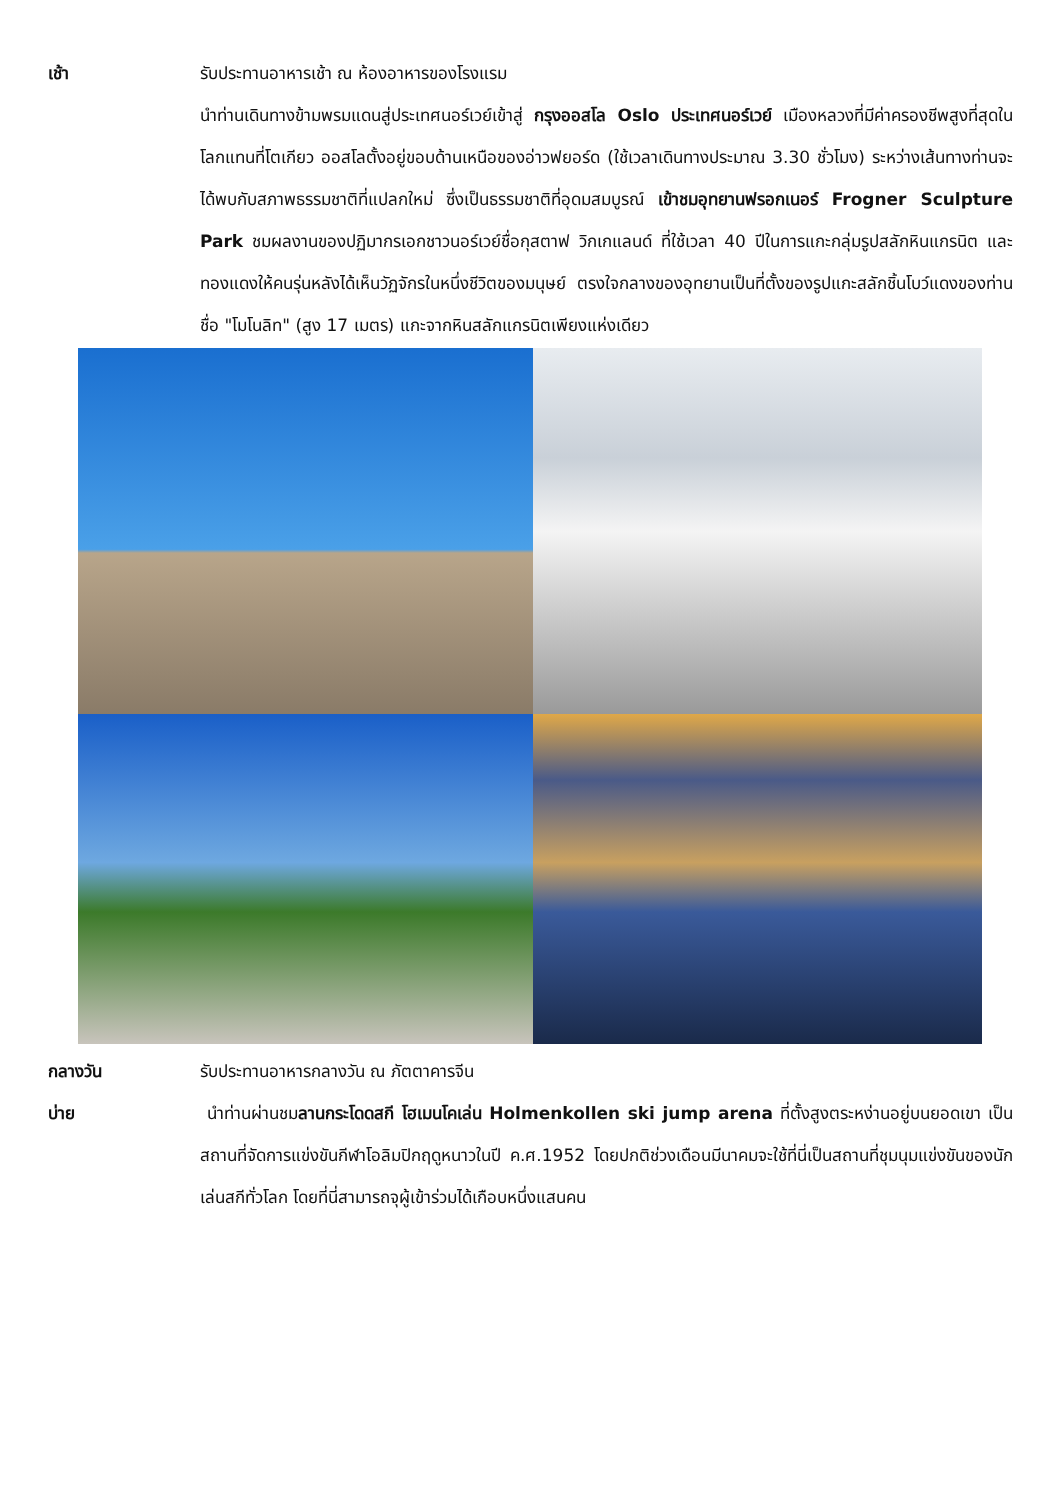เช้า รับประทานอาหารเช้า ณ ห้องอาหารของโรงแรม
นำท่านเดินทางข้ามพรมแดนสู่ประเทศนอร์เวย์เข้าสู่ กรุงออสโล Oslo ประเทศนอร์เวย์ เมืองหลวงที่มีค่าครองชีพสูงที่สุดในโลกแทนที่โตเกียว ออสโลตั้งอยู่ขอบด้านเหนือของอ่าวฟยอร์ด (ใช้เวลาเดินทางประมาณ 3.30 ชั่วโมง) ระหว่างเส้นทางท่านจะได้พบกับสภาพธรรมชาติที่แปลกใหม่ ซึ่งเป็นธรรมชาติที่อุดมสมบูรณ์ เข้าชมอุทยานฟรอกเนอร์ Frogner Sculpture Park ชมผลงานของปฏิมากรเอกชาวนอร์เวย์ชื่อกุสตาฟ วิกเกแลนด์ ที่ใช้เวลา 40 ปีในการแกะกลุ่มรูปสลักหินแกรนิต และทองแดงให้คนรุ่นหลังได้เห็นวัฏจักรในหนึ่งชีวิตของมนุษย์ ตรงใจกลางของอุทยานเป็นที่ตั้งของรูปแกะสลักชิ้นโบว์แดงของท่านชื่อ "โมโนลิท" (สูง 17 เมตร) แกะจากหินสลักแกรนิตเพียงแห่งเดียว
กลางวัน รับประทานอาหารกลางวัน ณ ภัตตาคารจีน
บ่าย นำท่านผ่านชมลานกระโดดสกี โฮเมนโคเล่น Holmenkollen ski jump arena ที่ตั้งสูงตระหง่านอยู่บนยอดเขา เป็นสถานที่จัดการแข่งขันกีฬาโอลิมปิกฤดูหนาวในปี ค.ศ.1952 โดยปกติช่วงเดือนมีนาคมจะใช้ที่นี่เป็นสถานที่ชุมนุมแข่งขันของนักเล่นสกีทั่วโลก โดยที่นี่สามารถจุผู้เข้าร่วมได้เกือบหนึ่งแสนคน